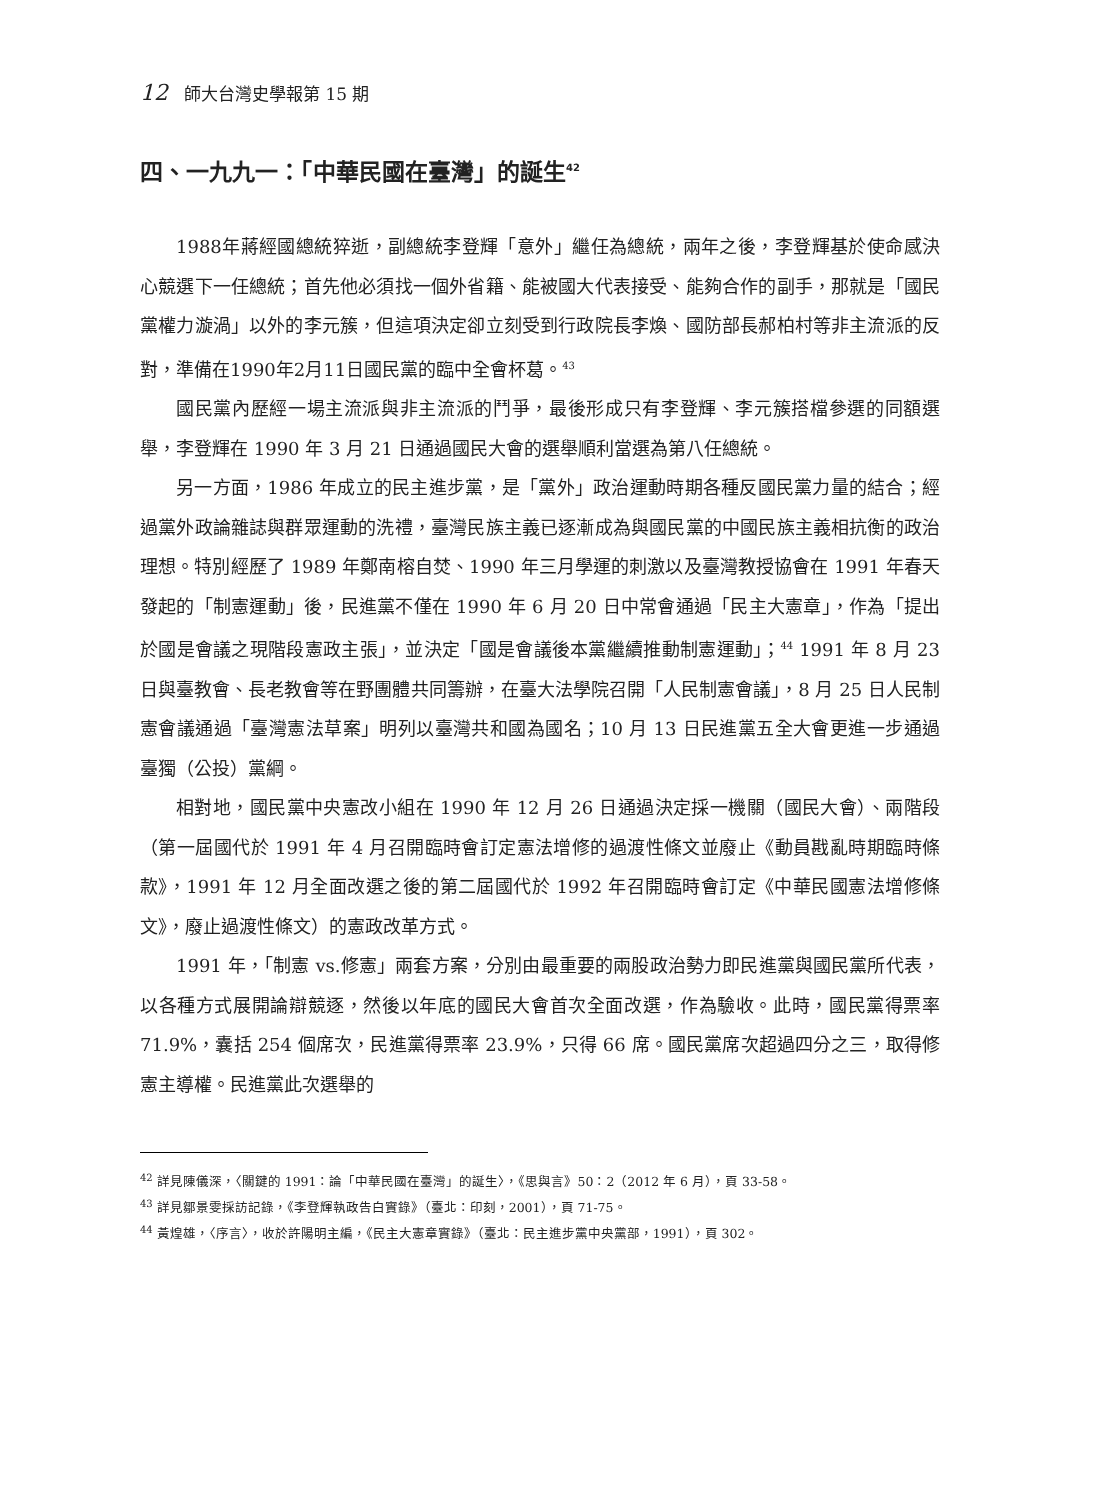12 師大台灣史學報第 15 期
四、一九九一：「中華民國在臺灣」的誕生<sup>42</sup>
1988年蔣經國總統猝逝，副總統李登輝「意外」繼任為總統，兩年之後，李登輝基於使命感決心競選下一任總統；首先他必須找一個外省籍、能被國大代表接受、能夠合作的副手，那就是「國民黨權力漩渦」以外的李元簇，但這項決定卻立刻受到行政院長李煥、國防部長郝柏村等非主流派的反對，準備在1990年2月11日國民黨的臨中全會杯葛。<sup>43</sup>
國民黨內歷經一場主流派與非主流派的鬥爭，最後形成只有李登輝、李元簇搭檔參選的同額選舉，李登輝在 1990 年 3 月 21 日通過國民大會的選舉順利當選為第八任總統。
另一方面，1986 年成立的民主進步黨，是「黨外」政治運動時期各種反國民黨力量的結合；經過黨外政論雜誌與群眾運動的洗禮，臺灣民族主義已逐漸成為與國民黨的中國民族主義相抗衡的政治理想。特別經歷了 1989 年鄭南榕自焚、1990 年三月學運的刺激以及臺灣教授協會在 1991 年春天發起的「制憲運動」後，民進黨不僅在 1990 年 6 月 20 日中常會通過「民主大憲章」，作為「提出於國是會議之現階段憲政主張」，並決定「國是會議後本黨繼續推動制憲運動」；<sup>44</sup> 1991 年 8 月 23 日與臺教會、長老教會等在野團體共同籌辦，在臺大法學院召開「人民制憲會議」，8 月 25 日人民制憲會議通過「臺灣憲法草案」明列以臺灣共和國為國名；10 月 13 日民進黨五全大會更進一步通過臺獨（公投）黨綱。
相對地，國民黨中央憲改小組在 1990 年 12 月 26 日通過決定採一機關（國民大會）、兩階段（第一屆國代於 1991 年 4 月召開臨時會訂定憲法增修的過渡性條文並廢止《動員戡亂時期臨時條款》，1991 年 12 月全面改選之後的第二屆國代於 1992 年召開臨時會訂定《中華民國憲法增修條文》，廢止過渡性條文）的憲政改革方式。
1991 年，「制憲 vs.修憲」兩套方案，分別由最重要的兩股政治勢力即民進黨與國民黨所代表，以各種方式展開論辯競逐，然後以年底的國民大會首次全面改選，作為驗收。此時，國民黨得票率 71.9%，囊括 254 個席次，民進黨得票率 23.9%，只得 66 席。國民黨席次超過四分之三，取得修憲主導權。民進黨此次選舉的
<sup>42</sup> 詳見陳儀深，〈關鍵的 1991：論「中華民國在臺灣」的誕生〉，《思與言》50：2（2012 年 6 月），頁 33-58。
<sup>43</sup> 詳見鄒景雯採訪記錄，《李登輝執政告白實錄》（臺北：印刻，2001），頁 71-75。
<sup>44</sup> 黃煌雄，〈序言〉，收於許陽明主編，《民主大憲章實錄》（臺北：民主進步黨中央黨部，1991），頁 302。